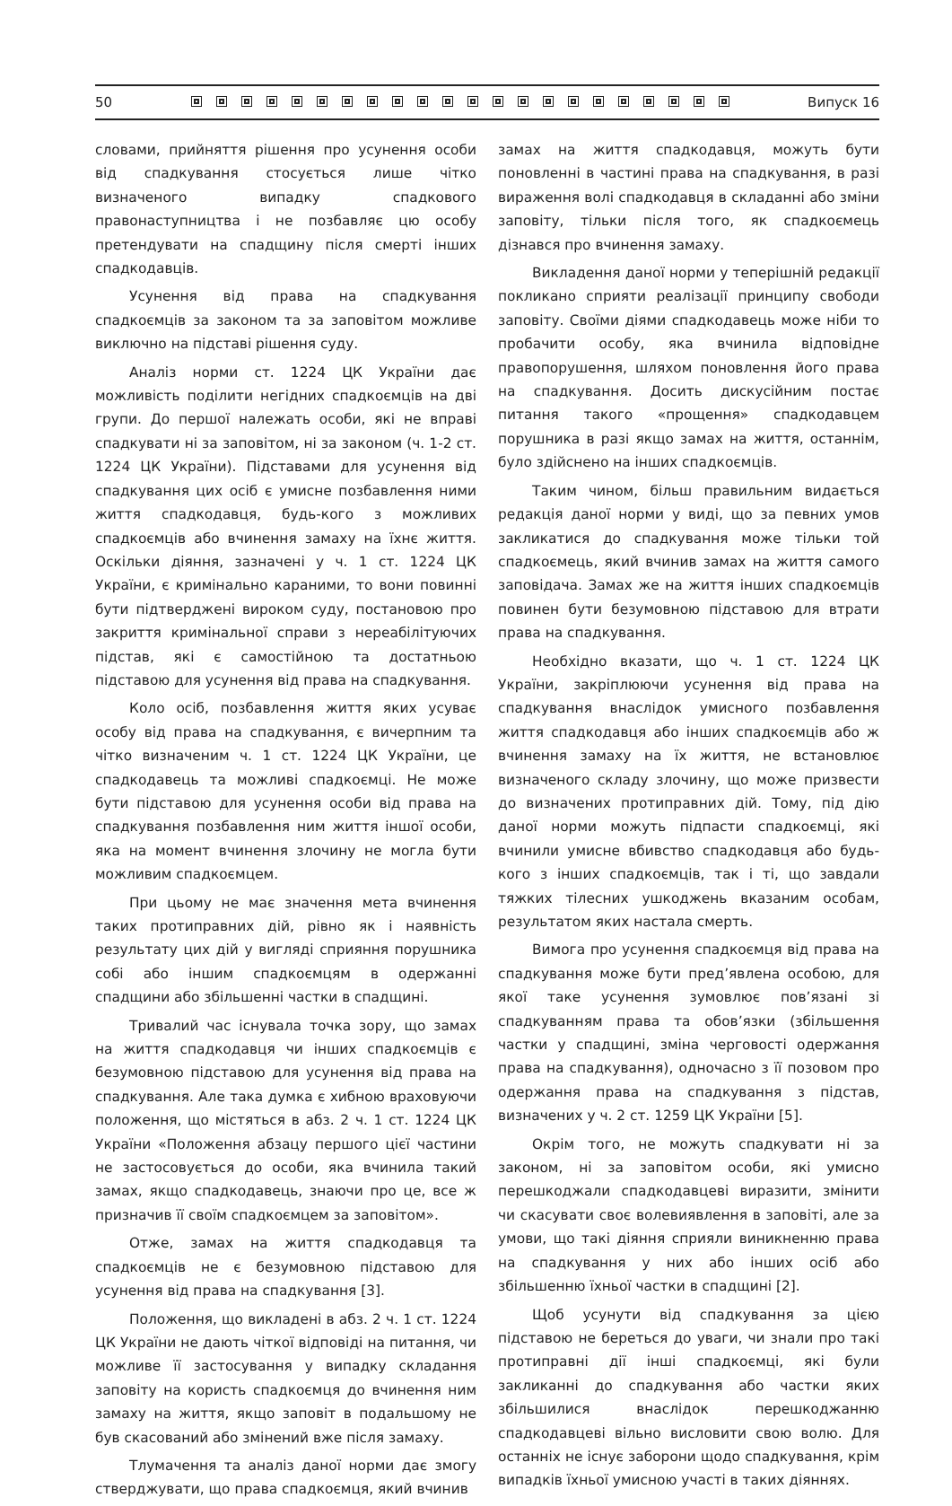50 Випуск 16
словами, прийняття рішення про усунення особи від спадкування стосується лише чітко визначеного випадку спадкового правонаступництва і не позбавляє цю особу претендувати на спадщину після смерті інших спадкодавців.
Усунення від права на спадкування спадкоємців за законом та за заповітом можливе виключно на підставі рішення суду.
Аналіз норми ст. 1224 ЦК України дає можливість поділити негідних спадкоємців на дві групи. До першої належать особи, які не вправі спадкувати ні за заповітом, ні за законом (ч. 1-2 ст. 1224 ЦК України). Підставами для усунення від спадкування цих осіб є умисне позбавлення ними життя спадкодавця, будь-кого з можливих спадкоємців або вчинення замаху на їхнє життя. Оскільки діяння, зазначені у ч. 1 ст. 1224 ЦК України, є кримінально караними, то вони повинні бути підтверджені вироком суду, постановою про закриття кримінальної справи з нереабілітуючих підстав, які є самостійною та достатньою підставою для усунення від права на спадкування.
Коло осіб, позбавлення життя яких усуває особу від права на спадкування, є вичерпним та чітко визначеним ч. 1 ст. 1224 ЦК України, це спадкодавець та можливі спадкоємці. Не може бути підставою для усунення особи від права на спадкування позбавлення ним життя іншої особи, яка на момент вчинення злочину не могла бути можливим спадкоємцем.
При цьому не має значення мета вчинення таких протиправних дій, рівно як і наявність результату цих дій у вигляді сприяння порушника собі або іншим спадкоємцям в одержанні спадщини або збільшенні частки в спадщині.
Тривалий час існувала точка зору, що замах на життя спадкодавця чи інших спадкоємців є безумовною підставою для усунення від права на спадкування. Але така думка є хибною враховуючи положення, що містяться в абз. 2 ч. 1 ст. 1224 ЦК України «Положення абзацу першого цієї частини не застосовується до особи, яка вчинила такий замах, якщо спадкодавець, знаючи про це, все ж призначив її своїм спадкоємцем за заповітом».
Отже, замах на життя спадкодавця та спадкоємців не є безумовною підставою для усунення від права на спадкування [3].
Положення, що викладені в абз. 2 ч. 1 ст. 1224 ЦК України не дають чіткої відповіді на питання, чи можливе її застосування у випадку складання заповіту на користь спадкоємця до вчинення ним замаху на життя, якщо заповіт в подальшому не був скасований або змінений вже після замаху.
Тлумачення та аналіз даної норми дає змогу стверджувати, що права спадкоємця, який вчинив
замах на життя спадкодавця, можуть бути поновленні в частині права на спадкування, в разі вираження волі спадкодавця в складанні або зміни заповіту, тільки після того, як спадкоємець дізнався про вчинення замаху.
Викладення даної норми у теперішній редакції покликано сприяти реалізації принципу свободи заповіту. Своїми діями спадкодавець може ніби то пробачити особу, яка вчинила відповідне правопорушення, шляхом поновлення його права на спадкування. Досить дискусійним постає питання такого «прощення» спадкодавцем порушника в разі якщо замах на життя, останнім, було здійснено на інших спадкоємців.
Таким чином, більш правильним видається редакція даної норми у виді, що за певних умов закликатися до спадкування може тільки той спадкоємець, який вчинив замах на життя самого заповідача. Замах же на життя інших спадкоємців повинен бути безумовною підставою для втрати права на спадкування.
Необхідно вказати, що ч. 1 ст. 1224 ЦК України, закріплюючи усунення від права на спадкування внаслідок умисного позбавлення життя спадкодавця або інших спадкоємців або ж вчинення замаху на їх життя, не встановлює визначеного складу злочину, що може призвести до визначених протиправних дій. Тому, під дію даної норми можуть підпасти спадкоємці, які вчинили умисне вбивство спадкодавця або будь-кого з інших спадкоємців, так і ті, що завдали тяжких тілесних ушкоджень вказаним особам, результатом яких настала смерть.
Вимога про усунення спадкоємця від права на спадкування може бути пред’явлена особою, для якої таке усунення зумовлює пов’язані зі спадкуванням права та обов’язки (збільшення частки у спадщині, зміна черговості одержання права на спадкування), одночасно з її позовом про одержання права на спадкування з підстав, визначених у ч. 2 ст. 1259 ЦК України [5].
Окрім того, не можуть спадкувати ні за законом, ні за заповітом особи, які умисно перешкоджали спадкодавцеві виразити, змінити чи скасувати своє волевиявлення в заповіті, але за умови, що такі діяння сприяли виникненню права на спадкування у них або інших осіб або збільшенню їхньої частки в спадщині [2].
Щоб усунути від спадкування за цією підставою не береться до уваги, чи знали про такі протиправні дії інші спадкоємці, які були закликанні до спадкування або частки яких збільшилися внаслідок перешкоджанню спадкодавцеві вільно висловити свою волю. Для останніх не існує заборони щодо спадкування, крім випадків їхньої умисною участі в таких діяннях.